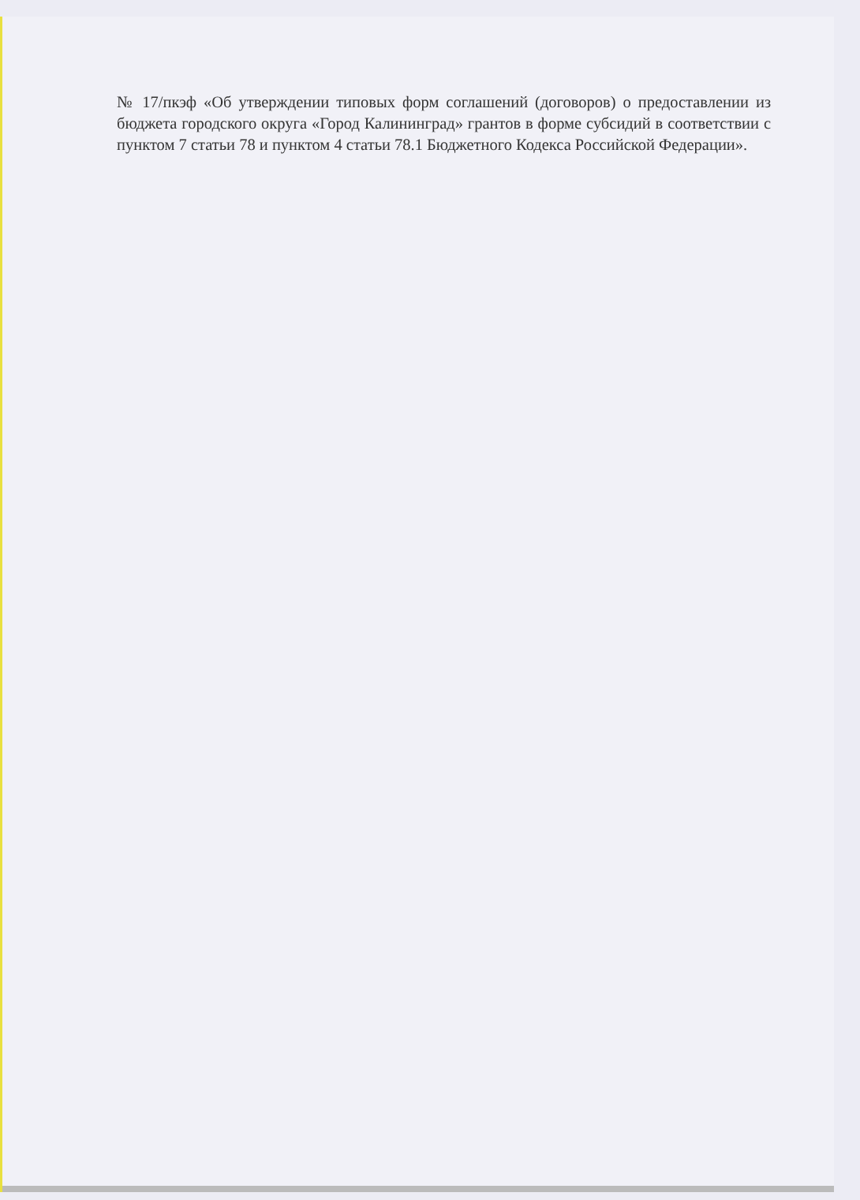№ 17/пкэф «Об утверждении типовых форм соглашений (договоров) о предоставлении из бюджета городского округа «Город Калининград» грантов в форме субсидий в соответствии с пунктом 7 статьи 78 и пунктом 4 статьи 78.1 Бюджетного Кодекса Российской Федерации».